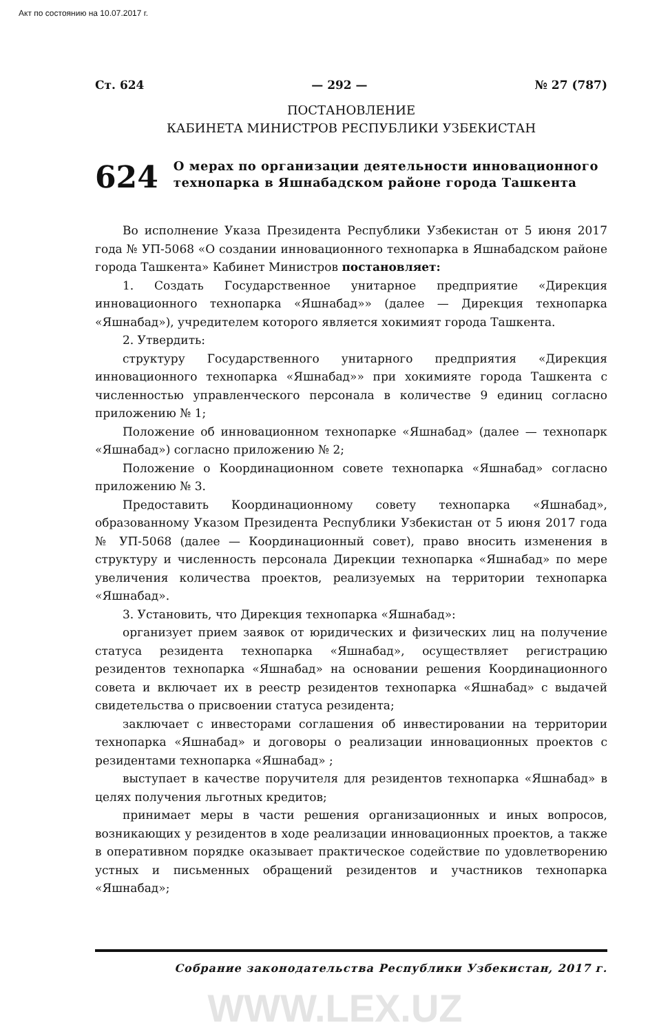Акт по состоянию на 10.07.2017 г.
Ст. 624 — 292 — № 27 (787)
ПОСТАНОВЛЕНИЕ
КАБИНЕТА МИНИСТРОВ РЕСПУБЛИКИ УЗБЕКИСТАН
624
О мерах по организации деятельности инновационного технопарка в Яшнабадском районе города Ташкента
Во исполнение Указа Президента Республики Узбекистан от 5 июня 2017 года № УП-5068 «О создании инновационного технопарка в Яшнабадском районе города Ташкента» Кабинет Министров постановляет:
1. Создать Государственное унитарное предприятие «Дирекция инновационного технопарка «Яшнабад»» (далее — Дирекция технопарка «Яшнабад»), учредителем которого является хокимият города Ташкента.
2. Утвердить:
структуру Государственного унитарного предприятия «Дирекция инновационного технопарка «Яшнабад»» при хокимияте города Ташкента с численностью управленческого персонала в количестве 9 единиц согласно приложению № 1;
Положение об инновационном технопарке «Яшнабад» (далее — технопарк «Яшнабад») согласно приложению № 2;
Положение о Координационном совете технопарка «Яшнабад» согласно приложению № 3.
Предоставить Координационному совету технопарка «Яшнабад», образованному Указом Президента Республики Узбекистан от 5 июня 2017 года № УП-5068 (далее — Координационный совет), право вносить изменения в структуру и численность персонала Дирекции технопарка «Яшнабад» по мере увеличения количества проектов, реализуемых на территории технопарка «Яшнабад».
3. Установить, что Дирекция технопарка «Яшнабад»:
организует прием заявок от юридических и физических лиц на получение статуса резидента технопарка «Яшнабад», осуществляет регистрацию резидентов технопарка «Яшнабад» на основании решения Координационного совета и включает их в реестр резидентов технопарка «Яшнабад» с выдачей свидетельства о присвоении статуса резидента;
заключает с инвесторами соглашения об инвестировании на территории технопарка «Яшнабад» и договоры о реализации инновационных проектов с резидентами технопарка «Яшнабад» ;
выступает в качестве поручителя для резидентов технопарка «Яшнабад» в целях получения льготных кредитов;
принимает меры в части решения организационных и иных вопросов, возникающих у резидентов в ходе реализации инновационных проектов, а также в оперативном порядке оказывает практическое содействие по удовлетворению устных и письменных обращений резидентов и участников технопарка «Яшнабад»;
Собрание законодательства Республики Узбекистан, 2017 г.
WWW.LEX.UZ